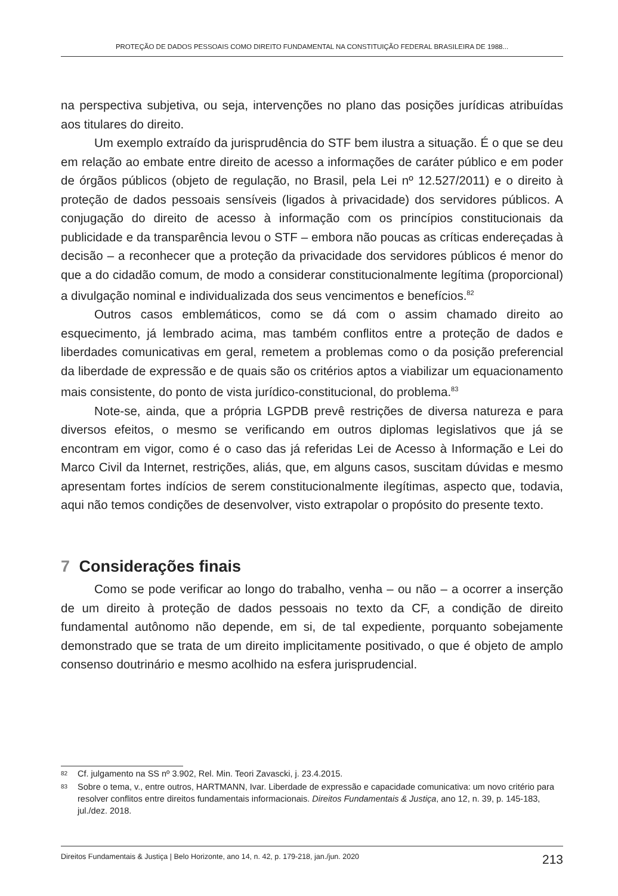PROTEÇÃO DE DADOS PESSOAIS COMO DIREITO FUNDAMENTAL NA CONSTITUIÇÃO FEDERAL BRASILEIRA DE 1988...
na perspectiva subjetiva, ou seja, intervenções no plano das posições jurídicas atribuídas aos titulares do direito.
Um exemplo extraído da jurisprudência do STF bem ilustra a situação. É o que se deu em relação ao embate entre direito de acesso a informações de caráter público e em poder de órgãos públicos (objeto de regulação, no Brasil, pela Lei nº 12.527/2011) e o direito à proteção de dados pessoais sensíveis (ligados à privacidade) dos servidores públicos. A conjugação do direito de acesso à informação com os princípios constitucionais da publicidade e da transparência levou o STF – embora não poucas as críticas endereçadas à decisão – a reconhecer que a proteção da privacidade dos servidores públicos é menor do que a do cidadão comum, de modo a considerar constitucionalmente legítima (proporcional) a divulgação nominal e individualizada dos seus vencimentos e benefícios.<sup>82</sup>
Outros casos emblemáticos, como se dá com o assim chamado direito ao esquecimento, já lembrado acima, mas também conflitos entre a proteção de dados e liberdades comunicativas em geral, remetem a problemas como o da posição preferencial da liberdade de expressão e de quais são os critérios aptos a viabilizar um equacionamento mais consistente, do ponto de vista jurídico-constitucional, do problema.<sup>83</sup>
Note-se, ainda, que a própria LGPDB prevê restrições de diversa natureza e para diversos efeitos, o mesmo se verificando em outros diplomas legislativos que já se encontram em vigor, como é o caso das já referidas Lei de Acesso à Informação e Lei do Marco Civil da Internet, restrições, aliás, que, em alguns casos, suscitam dúvidas e mesmo apresentam fortes indícios de serem constitucionalmente ilegítimas, aspecto que, todavia, aqui não temos condições de desenvolver, visto extrapolar o propósito do presente texto.
7 Considerações finais
Como se pode verificar ao longo do trabalho, venha – ou não – a ocorrer a inserção de um direito à proteção de dados pessoais no texto da CF, a condição de direito fundamental autônomo não depende, em si, de tal expediente, porquanto sobejamente demonstrado que se trata de um direito implicitamente positivado, o que é objeto de amplo consenso doutrinário e mesmo acolhido na esfera jurisprudencial.
82 Cf. julgamento na SS nº 3.902, Rel. Min. Teori Zavascki, j. 23.4.2015.
83 Sobre o tema, v., entre outros, HARTMANN, Ivar. Liberdade de expressão e capacidade comunicativa: um novo critério para resolver conflitos entre direitos fundamentais informacionais. Direitos Fundamentais & Justiça, ano 12, n. 39, p. 145-183, jul./dez. 2018.
Direitos Fundamentais & Justiça | Belo Horizonte, ano 14, n. 42, p. 179-218, jan./jun. 2020 213